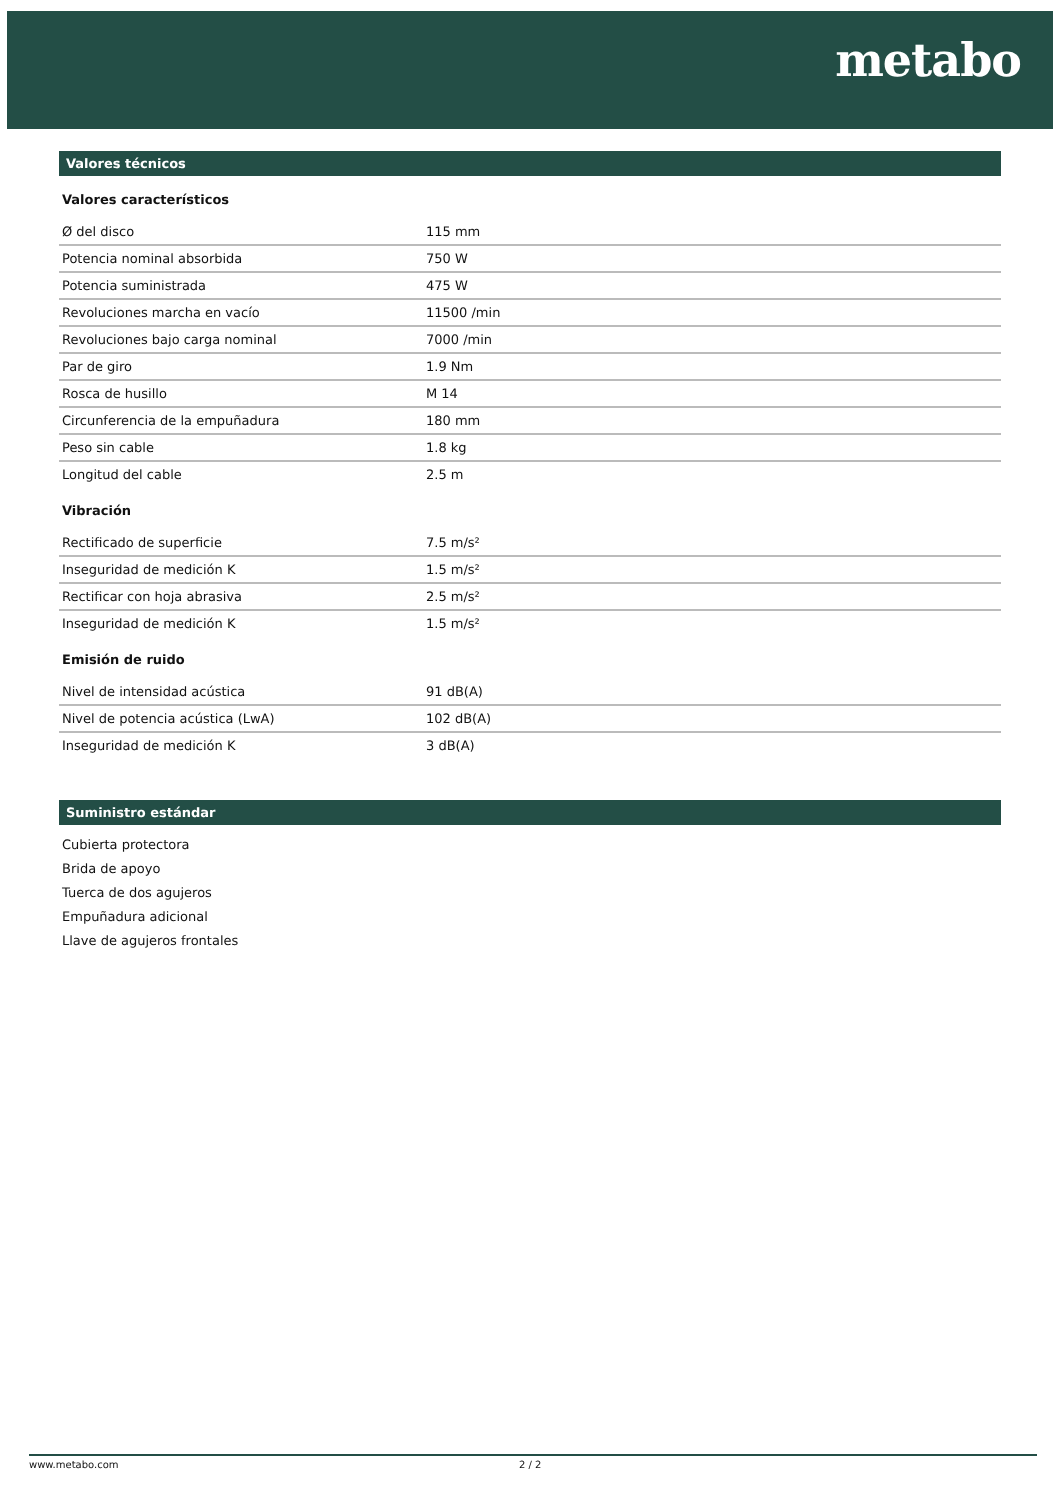metabo
Valores técnicos
Valores característicos
| Ø del disco | 115 mm |
| Potencia nominal absorbida | 750 W |
| Potencia suministrada | 475 W |
| Revoluciones marcha en vacío | 11500 /min |
| Revoluciones bajo carga nominal | 7000 /min |
| Par de giro | 1.9 Nm |
| Rosca de husillo | M 14 |
| Circunferencia de la empuñadura | 180 mm |
| Peso sin cable | 1.8 kg |
| Longitud del cable | 2.5 m |
Vibración
| Rectificado de superficie | 7.5 m/s² |
| Inseguridad de medición K | 1.5 m/s² |
| Rectificar con hoja abrasiva | 2.5 m/s² |
| Inseguridad de medición K | 1.5 m/s² |
Emisión de ruido
| Nivel de intensidad acústica | 91 dB(A) |
| Nivel de potencia acústica (LwA) | 102 dB(A) |
| Inseguridad de medición K | 3 dB(A) |
Suministro estándar
Cubierta protectora
Brida de apoyo
Tuerca de dos agujeros
Empuñadura adicional
Llave de agujeros frontales
www.metabo.com 2 / 2